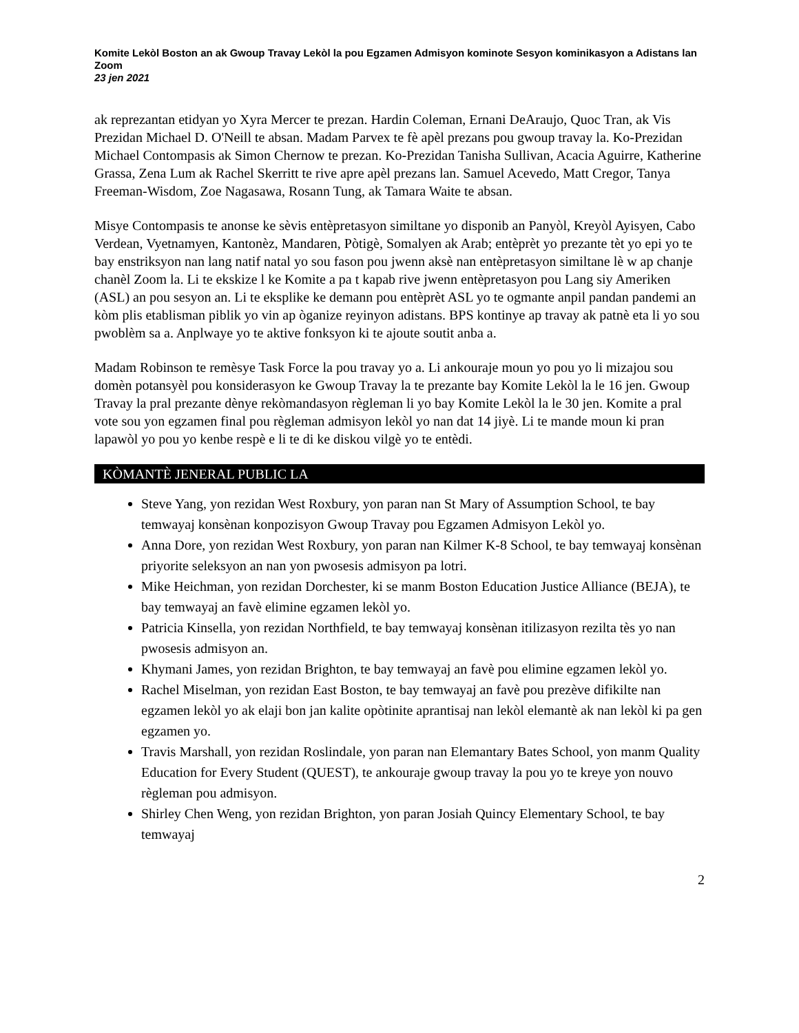Komite Lekòl Boston an ak Gwoup Travay Lekòl la pou Egzamen Admisyon kominote Sesyon kominikasyon a Adistans lan
Zoom
23 jen 2021
ak reprezantan etidyan yo Xyra Mercer te prezan. Hardin Coleman, Ernani DeAraujo, Quoc Tran, ak Vis Prezidan Michael D. O'Neill te absan. Madam Parvex te fè apèl prezans pou gwoup travay la. Ko-Prezidan Michael Contompasis ak Simon Chernow te prezan. Ko-Prezidan Tanisha Sullivan, Acacia Aguirre, Katherine Grassa, Zena Lum ak Rachel Skerritt te rive apre apèl prezans lan. Samuel Acevedo, Matt Cregor, Tanya Freeman-Wisdom, Zoe Nagasawa, Rosann Tung, ak Tamara Waite te absan.
Misye Contompasis te anonse ke sèvis entèpretasyon similtane yo disponib an Panyòl, Kreyòl Ayisyen, Cabo Verdean, Vyetnamyen, Kantonèz, Mandaren, Pòtigè, Somalyen ak Arab; entèprèt yo prezante tèt yo epi yo te bay enstriksyon nan lang natif natal yo sou fason pou jwenn aksè nan entèpretasyon similtane lè w ap chanje chanèl Zoom la. Li te ekskize l ke Komite a pa t kapab rive jwenn entèpretasyon pou Lang siy Ameriken (ASL) an pou sesyon an. Li te eksplike ke demann pou entèprèt ASL yo te ogmante anpil pandan pandemi an kòm plis etablisman piblik yo vin ap òganize reyinyon adistans. BPS kontinye ap travay ak patnè eta li yo sou pwoblèm sa a. Anplwaye yo te aktive fonksyon ki te ajoute soutit anba a.
Madam Robinson te remèsye Task Force la pou travay yo a. Li ankouraje moun yo pou yo li mizajou sou domèn potansyèl pou konsiderasyon ke Gwoup Travay la te prezante bay Komite Lekòl la le 16 jen. Gwoup Travay la pral prezante dènye rekòmandasyon règleman li yo bay Komite Lekòl la le 30 jen. Komite a pral vote sou yon egzamen final pou règleman admisyon lekòl yo nan dat 14 jiyè. Li te mande moun ki pran lapawòl yo pou yo kenbe respè e li te di ke diskou vilgè yo te entèdi.
KÒMANTÈ JENERAL PUBLIC LA
Steve Yang, yon rezidan West Roxbury, yon paran nan St Mary of Assumption School, te bay temwayaj konsènan konpozisyon Gwoup Travay pou Egzamen Admisyon Lekòl yo.
Anna Dore, yon rezidan West Roxbury, yon paran nan Kilmer K-8 School, te bay temwayaj konsènan priyorite seleksyon an nan yon pwosesis admisyon pa lotri.
Mike Heichman, yon rezidan Dorchester, ki se manm Boston Education Justice Alliance (BEJA), te bay temwayaj an favè elimine egzamen lekòl yo.
Patricia Kinsella, yon rezidan Northfield, te bay temwayaj konsènan itilizasyon rezilta tès yo nan pwosesis admisyon an.
Khymani James, yon rezidan Brighton, te bay temwayaj an favè pou elimine egzamen lekòl yo.
Rachel Miselman, yon rezidan East Boston, te bay temwayaj an favè pou prezève difikilte nan egzamen lekòl yo ak elaji bon jan kalite opòtinite aprantisaj nan lekòl elemantè ak nan lekòl ki pa gen egzamen yo.
Travis Marshall, yon rezidan Roslindale, yon paran nan Elemantary Bates School, yon manm Quality Education for Every Student (QUEST), te ankouraje gwoup travay la pou yo te kreye yon nouvo règleman pou admisyon.
Shirley Chen Weng, yon rezidan Brighton, yon paran Josiah Quincy Elementary School, te bay temwayaj
2